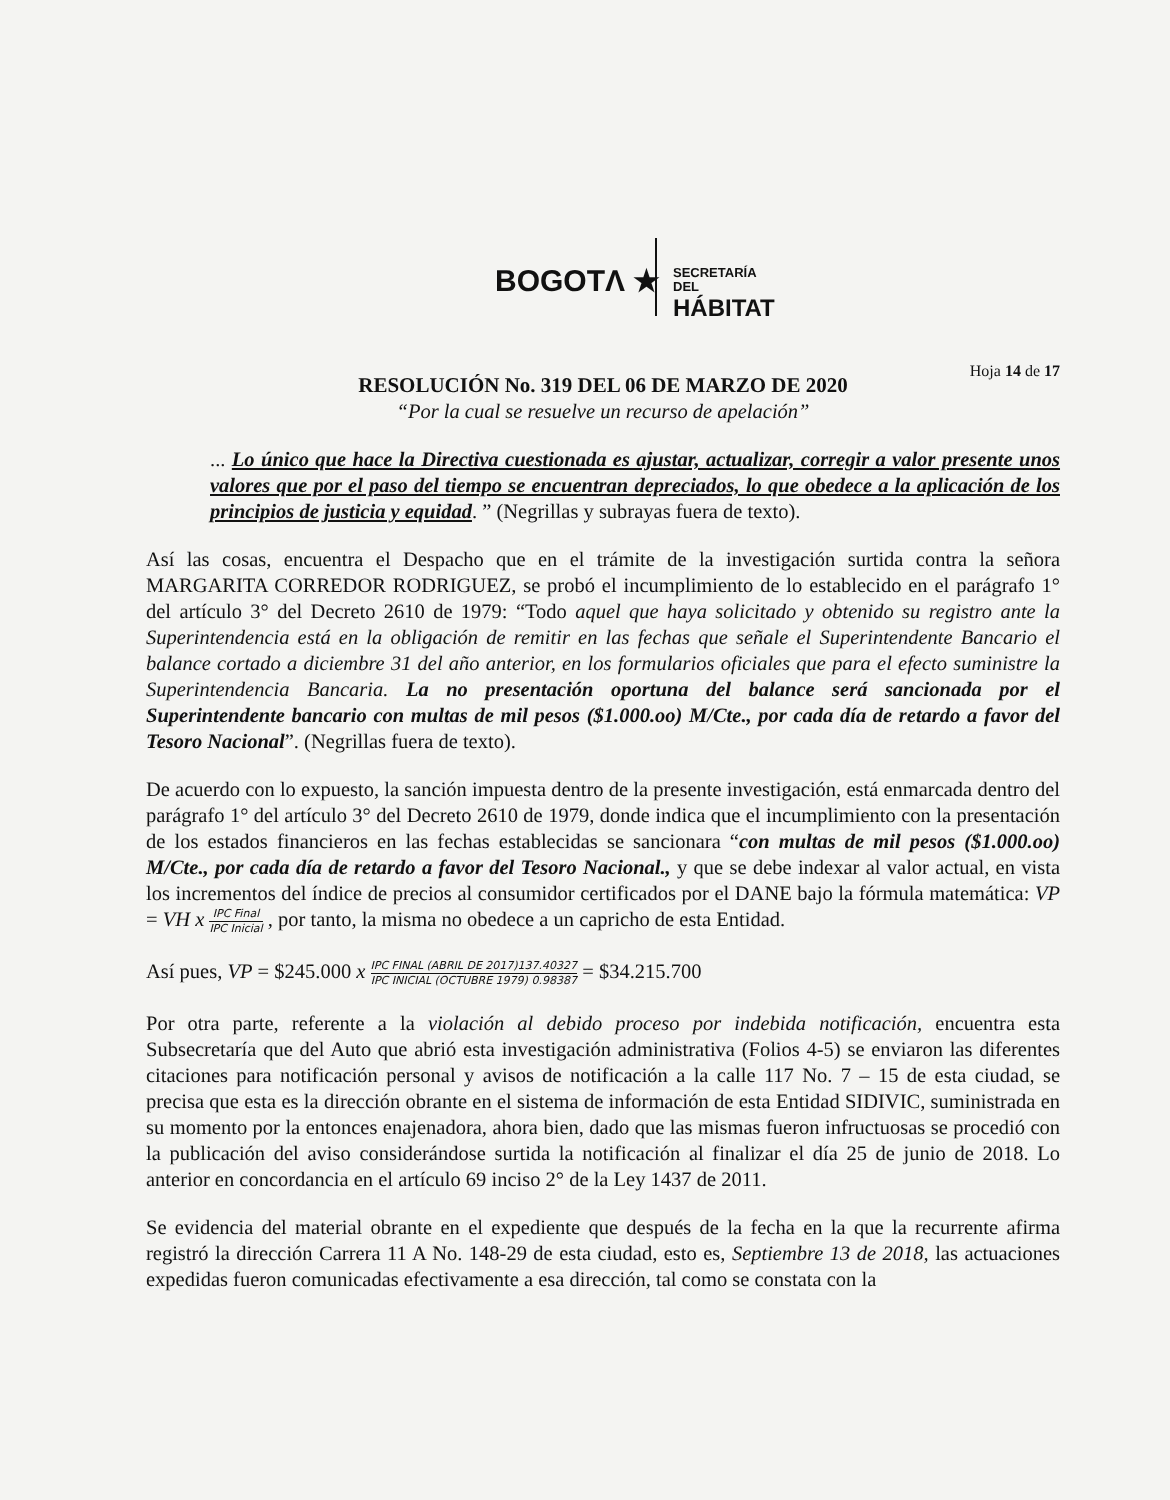BOGOTΛ ★
SECRETARÍA DEL
HÁBITAT
Hoja 14 de 17
RESOLUCIÓN No. 319 DEL 06 DE MARZO DE 2020
“Por la cual se resuelve un recurso de apelación”
... Lo único que hace la Directiva cuestionada es ajustar, actualizar, corregir a valor presente unos valores que por el paso del tiempo se encuentran depreciados, lo que obedece a la aplicación de los principios de justicia y equidad. ” (Negrillas y subrayas fuera de texto).
Así las cosas, encuentra el Despacho que en el trámite de la investigación surtida contra la señora MARGARITA CORREDOR RODRIGUEZ, se probó el incumplimiento de lo establecido en el parágrafo 1° del artículo 3° del Decreto 2610 de 1979: “Todo aquel que haya solicitado y obtenido su registro ante la Superintendencia está en la obligación de remitir en las fechas que señale el Superintendente Bancario el balance cortado a diciembre 31 del año anterior, en los formularios oficiales que para el efecto suministre la Superintendencia Bancaria. La no presentación oportuna del balance será sancionada por el Superintendente bancario con multas de mil pesos ($1.000.oo) M/Cte., por cada día de retardo a favor del Tesoro Nacional”. (Negrillas fuera de texto).
De acuerdo con lo expuesto, la sanción impuesta dentro de la presente investigación, está enmarcada dentro del parágrafo 1° del artículo 3° del Decreto 2610 de 1979, donde indica que el incumplimiento con la presentación de los estados financieros en las fechas establecidas se sancionara “con multas de mil pesos ($1.000.oo) M/Cte., por cada día de retardo a favor del Tesoro Nacional., y que se debe indexar al valor actual, en vista los incrementos del índice de precios al consumidor certificados por el DANE bajo la fórmula matemática: VP = VH x IPC Final IPC Inicial , por tanto, la misma no obedece a un capricho de esta Entidad.
Así pues, VP = $245.000 x IPC FINAL (ABRIL DE 2017)137.40327 IPC INICIAL (OCTUBRE 1979) 0.98387 = $34.215.700
Por otra parte, referente a la violación al debido proceso por indebida notificación, encuentra esta Subsecretaría que del Auto que abrió esta investigación administrativa (Folios 4-5) se enviaron las diferentes citaciones para notificación personal y avisos de notificación a la calle 117 No. 7 – 15 de esta ciudad, se precisa que esta es la dirección obrante en el sistema de información de esta Entidad SIDIVIC, suministrada en su momento por la entonces enajenadora, ahora bien, dado que las mismas fueron infructuosas se procedió con la publicación del aviso considerándose surtida la notificación al finalizar el día 25 de junio de 2018. Lo anterior en concordancia en el artículo 69 inciso 2° de la Ley 1437 de 2011.
Se evidencia del material obrante en el expediente que después de la fecha en la que la recurrente afirma registró la dirección Carrera 11 A No. 148-29 de esta ciudad, esto es, Septiembre 13 de 2018, las actuaciones expedidas fueron comunicadas efectivamente a esa dirección, tal como se constata con la